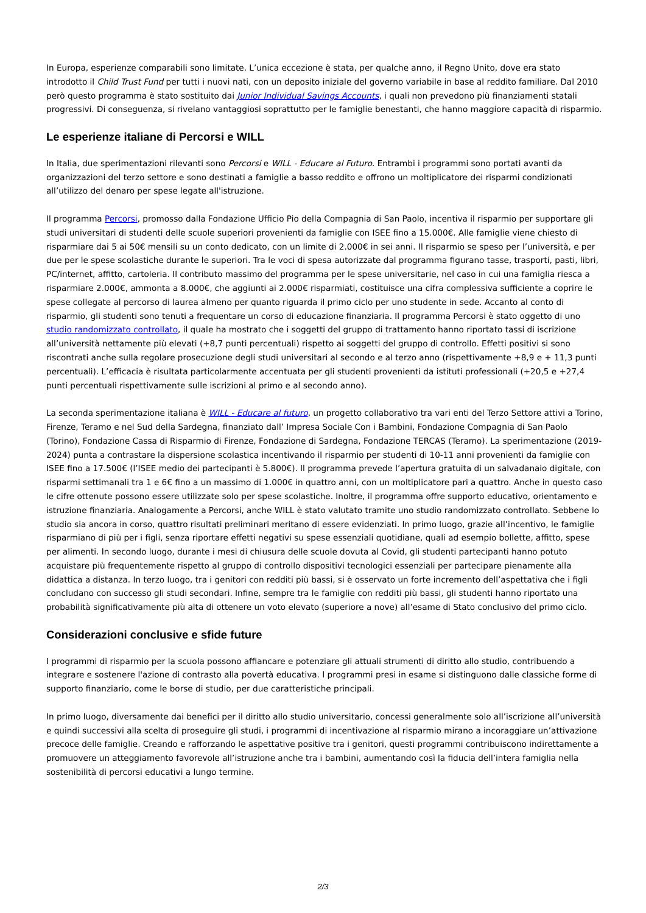In Europa, esperienze comparabili sono limitate. L’unica eccezione è stata, per qualche anno, il Regno Unito, dove era stato introdotto il Child Trust Fund per tutti i nuovi nati, con un deposito iniziale del governo variabile in base al reddito familiare. Dal 2010 però questo programma è stato sostituito dai Junior Individual Savings Accounts, i quali non prevedono più finanziamenti statali progressivi. Di conseguenza, si rivelano vantaggiosi soprattutto per le famiglie benestanti, che hanno maggiore capacità di risparmio.
Le esperienze italiane di Percorsi e WILL
In Italia, due sperimentazioni rilevanti sono Percorsi e WILL - Educare al Futuro. Entrambi i programmi sono portati avanti da organizzazioni del terzo settore e sono destinati a famiglie a basso reddito e offrono un moltiplicatore dei risparmi condizionati all’utilizzo del denaro per spese legate all'istruzione.
Il programma Percorsi, promosso dalla Fondazione Ufficio Pio della Compagnia di San Paolo, incentiva il risparmio per supportare gli studi universitari di studenti delle scuole superiori provenienti da famiglie con ISEE fino a 15.000€. Alle famiglie viene chiesto di risparmiare dai 5 ai 50€ mensili su un conto dedicato, con un limite di 2.000€ in sei anni. Il risparmio se speso per l’università, e per due per le spese scolastiche durante le superiori. Tra le voci di spesa autorizzate dal programma figurano tasse, trasporti, pasti, libri, PC/internet, affitto, cartoleria. Il contributo massimo del programma per le spese universitarie, nel caso in cui una famiglia riesca a risparmiare 2.000€, ammonta a 8.000€, che aggiunti ai 2.000€ risparmiati, costituisce una cifra complessiva sufficiente a coprire le spese collegate al percorso di laurea almeno per quanto riguarda il primo ciclo per uno studente in sede. Accanto al conto di risparmio, gli studenti sono tenuti a frequentare un corso di educazione finanziaria. Il programma Percorsi è stato oggetto di uno studio randomizzato controllato, il quale ha mostrato che i soggetti del gruppo di trattamento hanno riportato tassi di iscrizione all’università nettamente più elevati (+8,7 punti percentuali) rispetto ai soggetti del gruppo di controllo. Effetti positivi si sono riscontrati anche sulla regolare prosecuzione degli studi universitari al secondo e al terzo anno (rispettivamente +8,9 e + 11,3 punti percentuali). L’efficacia è risultata particolarmente accentuata per gli studenti provenienti da istituti professionali (+20,5 e +27,4 punti percentuali rispettivamente sulle iscrizioni al primo e al secondo anno).
La seconda sperimentazione italiana è WILL - Educare al futuro, un progetto collaborativo tra vari enti del Terzo Settore attivi a Torino, Firenze, Teramo e nel Sud della Sardegna, finanziato dall’ Impresa Sociale Con i Bambini, Fondazione Compagnia di San Paolo (Torino), Fondazione Cassa di Risparmio di Firenze, Fondazione di Sardegna, Fondazione TERCAS (Teramo). La sperimentazione (2019-2024) punta a contrastare la dispersione scolastica incentivando il risparmio per studenti di 10-11 anni provenienti da famiglie con ISEE fino a 17.500€ (l’ISEE medio dei partecipanti è 5.800€). Il programma prevede l’apertura gratuita di un salvadanaio digitale, con risparmi settimanali tra 1 e 6€ fino a un massimo di 1.000€ in quattro anni, con un moltiplicatore pari a quattro. Anche in questo caso le cifre ottenute possono essere utilizzate solo per spese scolastiche. Inoltre, il programma offre supporto educativo, orientamento e istruzione finanziaria. Analogamente a Percorsi, anche WILL è stato valutato tramite uno studio randomizzato controllato. Sebbene lo studio sia ancora in corso, quattro risultati preliminari meritano di essere evidenziati. In primo luogo, grazie all’incentivo, le famiglie risparmiano di più per i figli, senza riportare effetti negativi su spese essenziali quotidiane, quali ad esempio bollette, affitto, spese per alimenti. In secondo luogo, durante i mesi di chiusura delle scuole dovuta al Covid, gli studenti partecipanti hanno potuto acquistare più frequentemente rispetto al gruppo di controllo dispositivi tecnologici essenziali per partecipare pienamente alla didattica a distanza. In terzo luogo, tra i genitori con redditi più bassi, si è osservato un forte incremento dell’aspettativa che i figli concludano con successo gli studi secondari. Infine, sempre tra le famiglie con redditi più bassi, gli studenti hanno riportato una probabilità significativamente più alta di ottenere un voto elevato (superiore a nove) all’esame di Stato conclusivo del primo ciclo.
Considerazioni conclusive e sfide future
I programmi di risparmio per la scuola possono affiancare e potenziare gli attuali strumenti di diritto allo studio, contribuendo a integrare e sostenere l'azione di contrasto alla povertà educativa. I programmi presi in esame si distinguono dalle classiche forme di supporto finanziario, come le borse di studio, per due caratteristiche principali.
In primo luogo, diversamente dai benefici per il diritto allo studio universitario, concessi generalmente solo all’iscrizione all’università e quindi successivi alla scelta di proseguire gli studi, i programmi di incentivazione al risparmio mirano a incoraggiare un’attivazione precoce delle famiglie. Creando e rafforzando le aspettative positive tra i genitori, questi programmi contribuiscono indirettamente a promuovere un atteggiamento favorevole all’istruzione anche tra i bambini, aumentando così la fiducia dell’intera famiglia nella sostenibilità di percorsi educativi a lungo termine.
2/3